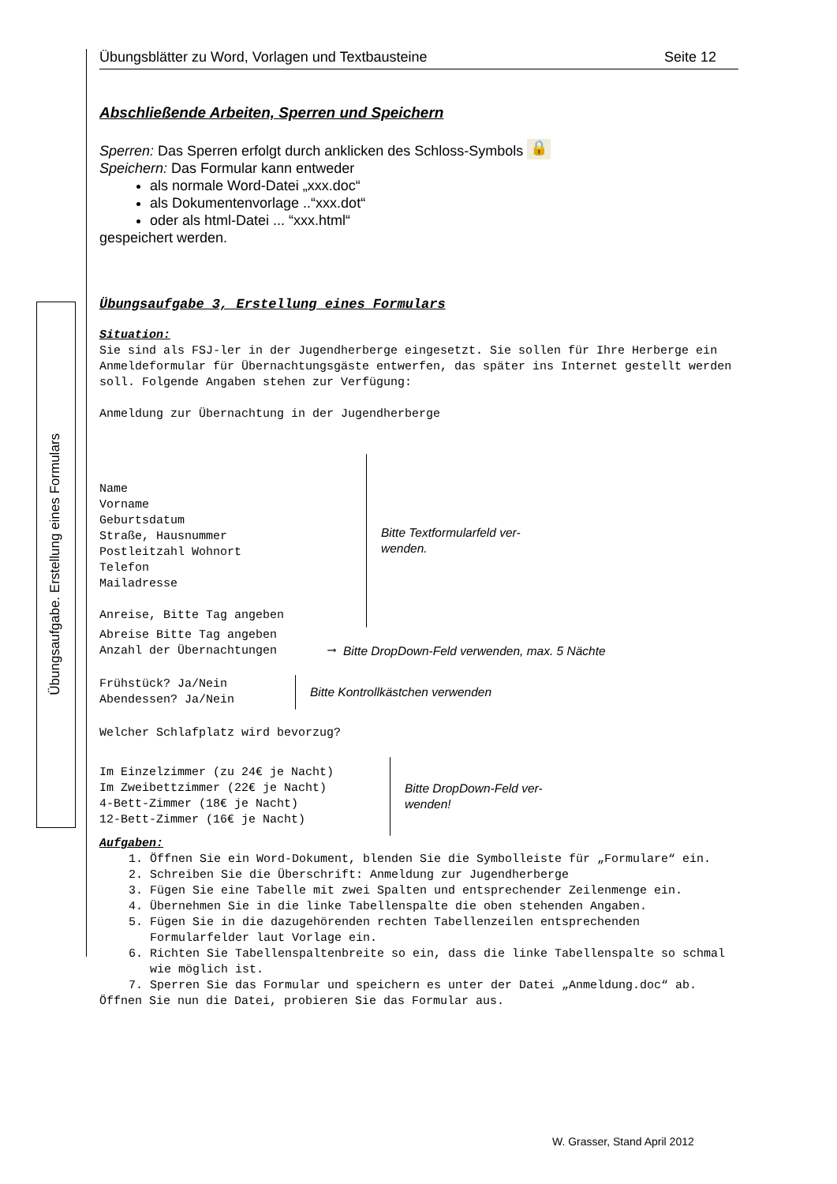Übungsaufgabe. Erstellung eines Formulars
Übungsblätter zu Word, Vorlagen und Textbausteine Seite 12
Abschließende Arbeiten, Sperren und Speichern
Sperren: Das Sperren erfolgt durch anklicken des Schloss-Symbols 🔒
Speichern: Das Formular kann entweder
als normale Word-Datei „xxx.doc“
als Dokumentenvorlage ..“xxx.dot“
oder als html-Datei ... “xxx.html“
gespeichert werden.
Übungsaufgabe 3, Erstellung eines Formulars
Situation:
Sie sind als FSJ-ler in der Jugendherberge eingesetzt. Sie sollen für Ihre Herberge ein Anmeldeformular für Übernachtungsgäste entwerfen, das später ins Internet gestellt werden soll. Folgende Angaben stehen zur Verfügung:
Anmeldung zur Übernachtung in der Jugendherberge
Name
Vorname
Geburtsdatum
Straße, Hausnummer
Postleitzahl Wohnort
Telefon
Mailadresse
Anreise, Bitte Tag angeben
Bitte Textformularfeld ver-
wenden.
Abreise Bitte Tag angeben
Anzahl der Übernachtungen ⟶ Bitte DropDown-Feld verwenden, max. 5 Nächte
Frühstück? Ja/Nein
Abendessen? Ja/Nein
Bitte Kontrollkästchen verwenden
Welcher Schlafplatz wird bevorzug?
Im Einzelzimmer (zu 24€ je Nacht)
Im Zweibettzimmer (22€ je Nacht)
4-Bett-Zimmer (18€ je Nacht)
12-Bett-Zimmer (16€ je Nacht)
Bitte DropDown-Feld ver-
wenden!
Aufgaben:
1. Öffnen Sie ein Word-Dokument, blenden Sie die Symbolleiste für „Formulare“ ein.
2. Schreiben Sie die Überschrift: Anmeldung zur Jugendherberge
3. Fügen Sie eine Tabelle mit zwei Spalten und entsprechender Zeilenmenge ein.
4. Übernehmen Sie in die linke Tabellenspalte die oben stehenden Angaben.
5. Fügen Sie in die dazugehörenden rechten Tabellenzeilen entsprechenden Formularfelder laut Vorlage ein.
6. Richten Sie Tabellenspaltenbreite so ein, dass die linke Tabellenspalte so schmal wie möglich ist.
7. Sperren Sie das Formular und speichern es unter der Datei „Anmeldung.doc“ ab.
Öffnen Sie nun die Datei, probieren Sie das Formular aus.
W. Grasser, Stand April 2012